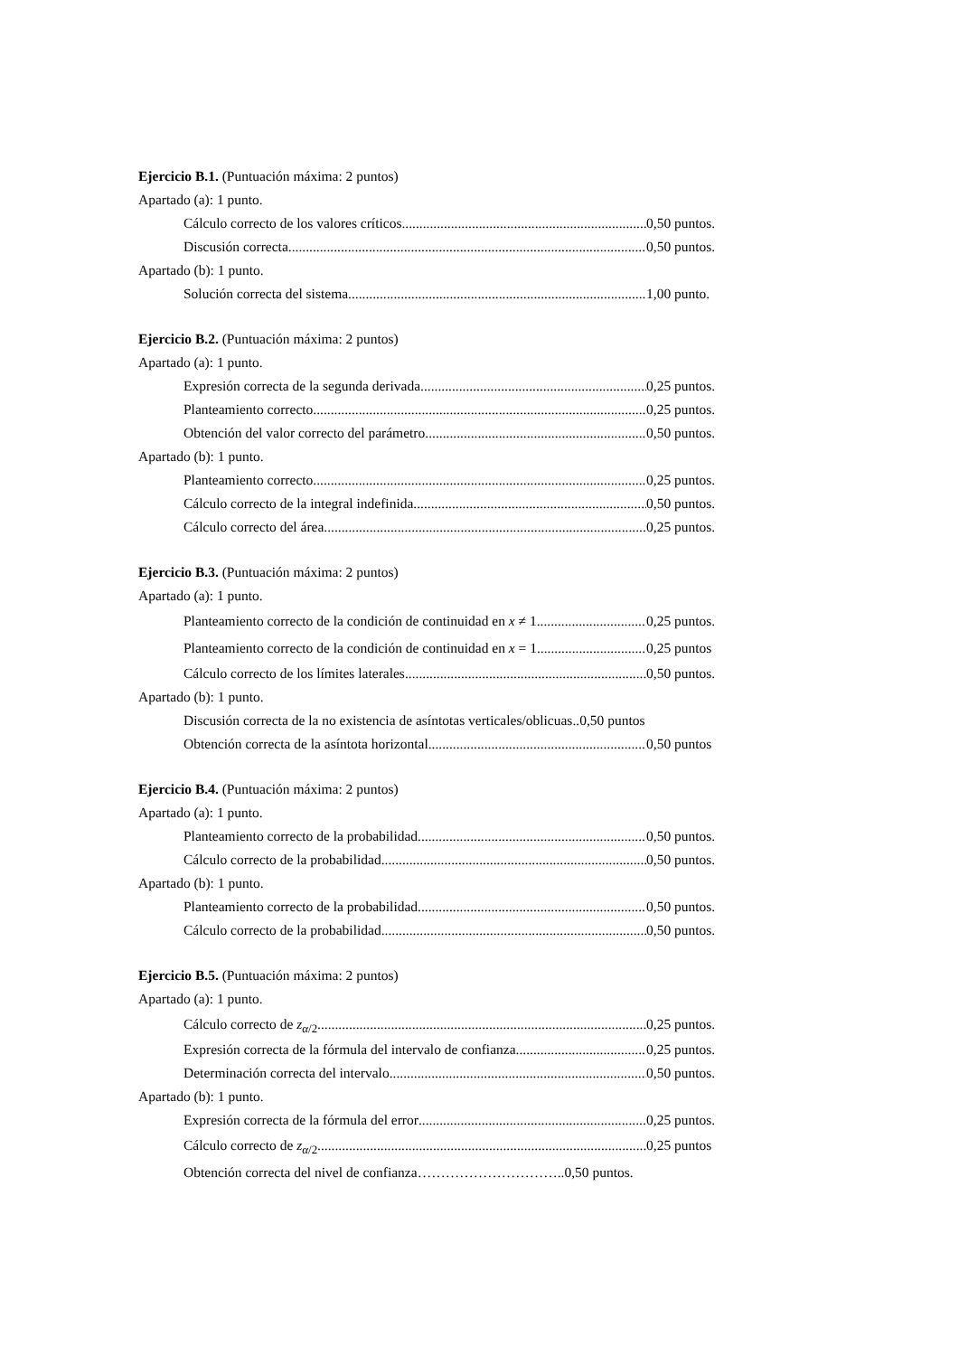Ejercicio B.1. (Puntuación máxima: 2 puntos)
Apartado (a): 1 punto.
Cálculo correcto de los valores críticos 0,50 puntos.
Discusión correcta 0,50 puntos.
Apartado (b): 1 punto.
Solución correcta del sistema 1,00 punto.
Ejercicio B.2. (Puntuación máxima: 2 puntos)
Apartado (a): 1 punto.
Expresión correcta de la segunda derivada 0,25 puntos.
Planteamiento correcto 0,25 puntos.
Obtención del valor correcto del parámetro 0,50 puntos.
Apartado (b): 1 punto.
Planteamiento correcto 0,25 puntos.
Cálculo correcto de la integral indefinida 0,50 puntos.
Cálculo correcto del área 0,25 puntos.
Ejercicio B.3. (Puntuación máxima: 2 puntos)
Apartado (a): 1 punto.
Planteamiento correcto de la condición de continuidad en x ≠ 1 0,25 puntos.
Planteamiento correcto de la condición de continuidad en x = 1 0,25 puntos
Cálculo correcto de los límites laterales 0,50 puntos.
Apartado (b): 1 punto.
Discusión correcta de la no existencia de asíntotas verticales/oblicuas.. 0,50 puntos
Obtención correcta de la asíntota horizontal 0,50 puntos
Ejercicio B.4. (Puntuación máxima: 2 puntos)
Apartado (a): 1 punto.
Planteamiento correcto de la probabilidad 0,50 puntos.
Cálculo correcto de la probabilidad 0,50 puntos.
Apartado (b): 1 punto.
Planteamiento correcto de la probabilidad 0,50 puntos.
Cálculo correcto de la probabilidad 0,50 puntos.
Ejercicio B.5. (Puntuación máxima: 2 puntos)
Apartado (a): 1 punto.
Cálculo correcto de z<sub>α/2</sub> 0,25 puntos.
Expresión correcta de la fórmula del intervalo de confianza 0,25 puntos.
Determinación correcta del intervalo 0,50 puntos.
Apartado (b): 1 punto.
Expresión correcta de la fórmula del error 0,25 puntos.
Cálculo correcto de z<sub>α/2</sub> 0,25 puntos
Obtención correcta del nivel de confianza…………………………..0,50 puntos.